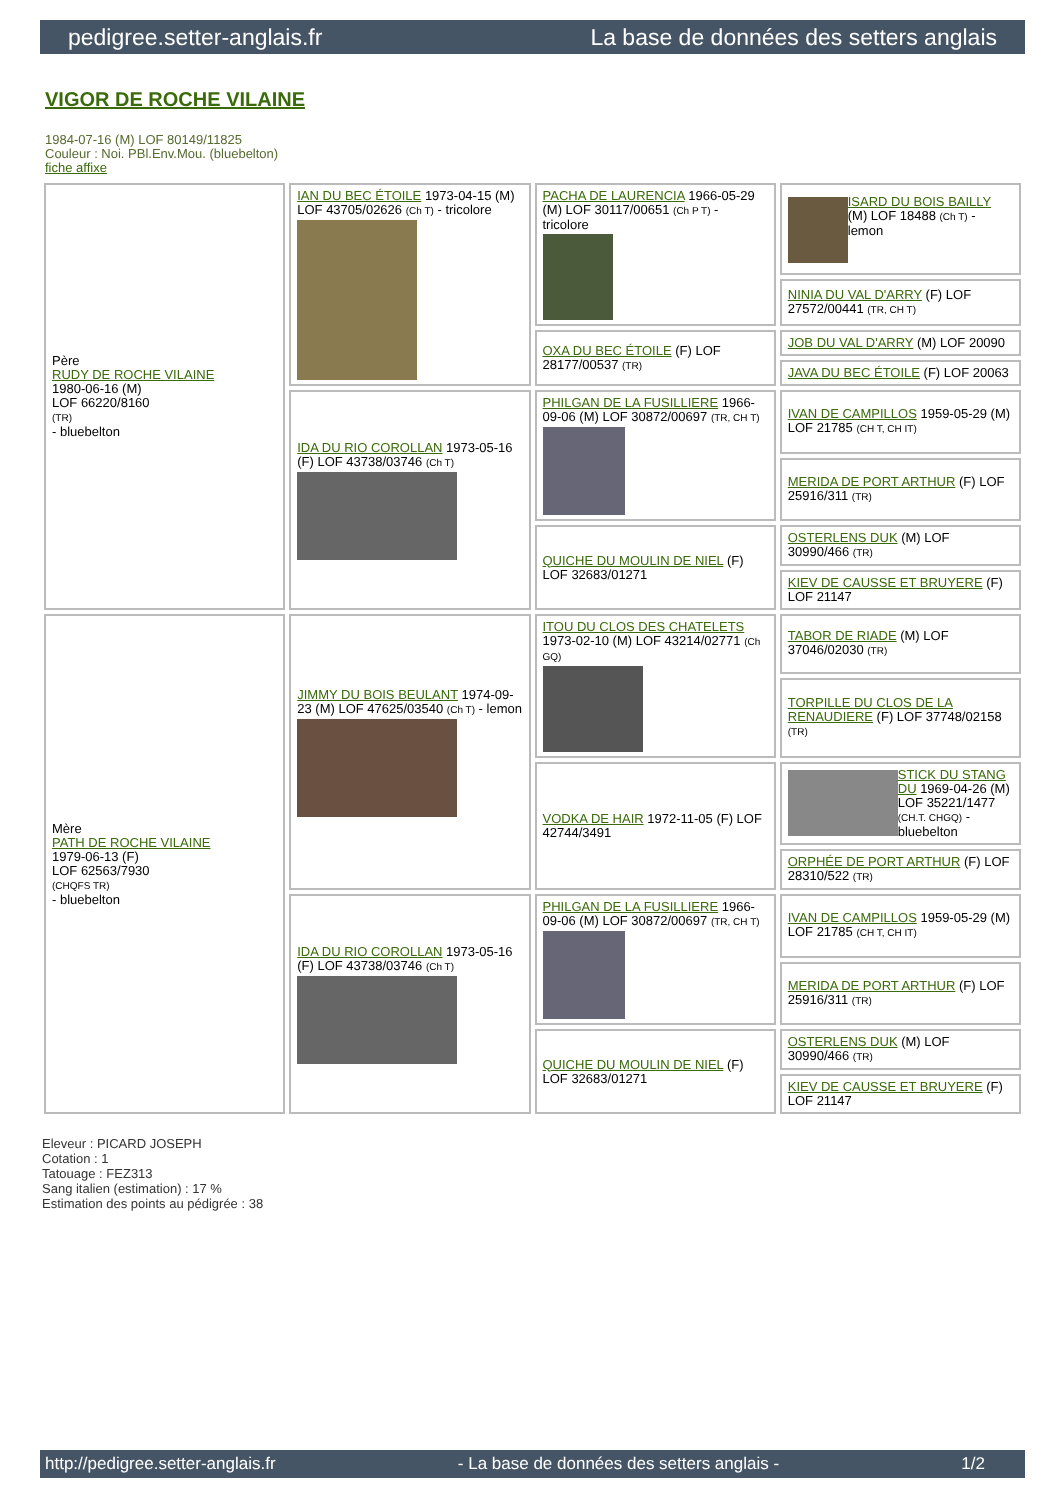pedigree.setter-anglais.fr La base de données des setters anglais
VIGOR DE ROCHE VILAINE
1984-07-16 (M) LOF 80149/11825
Couleur : Noi. PBl.Env.Mou. (bluebelton)
fiche affixe
| Père RUDY DE ROCHE VILAINE 1980-06-16 (M) LOF 66220/8160 (TR) - bluebelton | IAN DU BEC ÉTOILE 1973-04-15 (M) LOF 43705/02626 (Ch T) - tricolore | PACHA DE LAURENCIA 1966-05-29 (M) LOF 30117/00651 (Ch P T) - tricolore | ISARD DU BOIS BAILLY (M) LOF 18488 (Ch T) - lemon |
| | | | NINIA DU VAL D'ARRY (F) LOF 27572/00441 (TR, CH T) |
| | | OXA DU BEC ÉTOILE (F) LOF 28177/00537 (TR) | JOB DU VAL D'ARRY (M) LOF 20090 |
| | | | JAVA DU BEC ÉTOILE (F) LOF 20063 |
| | IDA DU RIO COROLLAN 1973-05-16 (F) LOF 43738/03746 (Ch T) | PHILGAN DE LA FUSILLIERE 1966-09-06 (M) LOF 30872/00697 (TR, CH T) | IVAN DE CAMPILLOS 1959-05-29 (M) LOF 21785 (CH T, CH IT) |
| | | | MERIDA DE PORT ARTHUR (F) LOF 25916/311 (TR) |
| | | QUICHE DU MOULIN DE NIEL (F) LOF 32683/01271 | OSTERLENS DUK (M) LOF 30990/466 (TR) |
| | | | KIEV DE CAUSSE ET BRUYERE (F) LOF 21147 |
| Mère PATH DE ROCHE VILAINE 1979-06-13 (F) LOF 62563/7930 (CHQFS TR) - bluebelton | JIMMY DU BOIS BEULANT 1974-09-23 (M) LOF 47625/03540 (Ch T) - lemon | ITOU DU CLOS DES CHATELETS 1973-02-10 (M) LOF 43214/02771 (Ch GQ) | TABOR DE RIADE (M) LOF 37046/02030 (TR) |
| | | | TORPILLE DU CLOS DE LA RENAUDIERE (F) LOF 37748/02158 (TR) |
| | | VODKA DE HAIR 1972-11-05 (F) LOF 42744/3491 | STICK DU STANG DU 1969-04-26 (M) LOF 35221/1477 (CH.T. CHGQ) - bluebelton |
| | | | ORPHÉE DE PORT ARTHUR (F) LOF 28310/522 (TR) |
| | IDA DU RIO COROLLAN 1973-05-16 (F) LOF 43738/03746 (Ch T) | PHILGAN DE LA FUSILLIERE 1966-09-06 (M) LOF 30872/00697 (TR, CH T) | IVAN DE CAMPILLOS 1959-05-29 (M) LOF 21785 (CH T, CH IT) |
| | | | MERIDA DE PORT ARTHUR (F) LOF 25916/311 (TR) |
| | | QUICHE DU MOULIN DE NIEL (F) LOF 32683/01271 | OSTERLENS DUK (M) LOF 30990/466 (TR) |
| | | | KIEV DE CAUSSE ET BRUYERE (F) LOF 21147 |
Eleveur : PICARD JOSEPH
Cotation : 1
Tatouage : FEZ313
Sang italien (estimation) : 17 %
Estimation des points au pédigrée : 38
http://pedigree.setter-anglais.fr - La base de données des setters anglais - 1/2